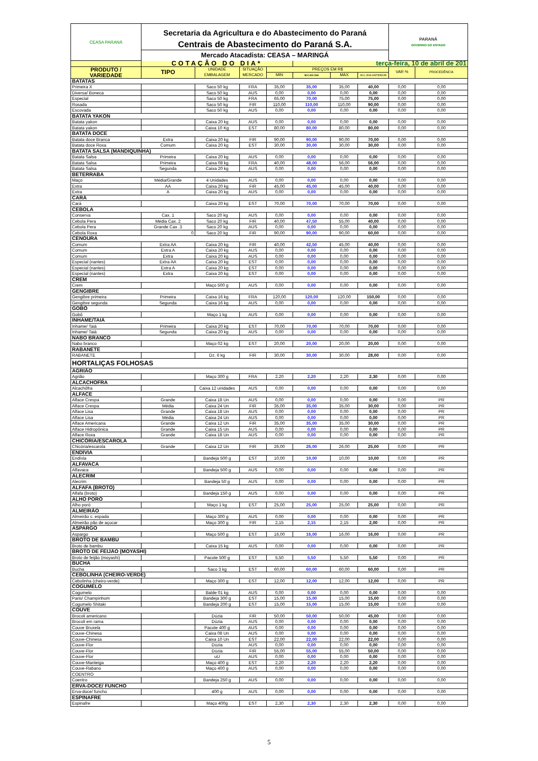| CEASA PARANÁ | Secretaria da Agricultura e do Abastecimento do Paraná | | | | | | | PARANÁ GOVERNO DO ESTADO | |
| | Centrais de Abastecimento do Paraná S.A. | | | | | | | | |
| | Mercado Atacadista: CEASA – MARINGÁ | | | | | | | | |
| | COTAÇÃO DO DIA* | | | | terça-feira, 10 de abril de 201 | | | | |
| PRODUTO / VARIEDADE | TIPO | UNIDADE EMBALAGEM | SITUAÇÃO MERCADO | PREÇOS EM R$ | | | | VAR % | PROCEDÊNCIA |
| | | | | MIN | M.C.DO DIA | MAX | M.C./DIA ANTERIOR | | |
| BATATAS | | | | | | | | | |
| Primeira X | | Saco 50 kg | FRA | 35,00 | 35,00 | 35,00 | 40,00 | 0,00 | 0,00 |
| Diversa/ Boneca | | Saco 50 kg | AUS | 0,00 | 0,00 | 0,00 | 0,00 | 0,00 | 0,00 |
| Especial | | Saco 50 kg | FRA | 65,00 | 70,00 | 75,00 | 75,00 | 0,00 | 0,00 |
| Rosada | | Saco 50 kg | FIR | 110,00 | 110,00 | 110,00 | 90,00 | 0,00 | 0,00 |
| Escovada | | Saco 50 kg | AUS | 0,00 | 0,00 | 0,00 | 0,00 | 0,00 | 0,00 |
| BATATA YAKON | | | | | | | | | |
| Batata yakon | | Caixa 20 kg | AUS | 0,00 | 0,00 | 0,00 | 0,00 | 0,00 | 0,00 |
| Batata yakon | | Caixa 10 Kg | EST | 80,00 | 80,00 | 80,00 | 80,00 | 0,00 | 0,00 |
| BATATA DOCE | | | | | | | | | |
| Batata doce Branca | Extra | Caixa 20 kg | FIR | 90,00 | 90,00 | 90,00 | 70,00 | 0,00 | 0,00 |
| Batata doce Roxa | Comum | Caixa 20 kg | EST | 30,00 | 30,00 | 30,00 | 30,00 | 0,00 | 0,00 |
| BATATA SALSA (MANDIQUINHA) | | | | | | | | | |
| Batata Salsa | Primeira | Caixa 20 kg | AUS | 0,00 | 0,00 | 0,00 | 0,00 | 0,00 | 0,00 |
| Batata Salsa | Primeira | Caixa 08 kg | FRA | 40,00 | 48,00 | 56,00 | 56,00 | 0,00 | 0,00 |
| Batata Salsa | Segunda | Caixa 20 kg | AUS | 0,00 | 0,00 | 0,00 | 0,00 | 0,00 | 0,00 |
| BETERRABA | | | | | | | | | |
| Maço | Média/Grande | 4 Unidades | AUS | 0,00 | 0,00 | 0,00 | 0,00 | 0,00 | 0,00 |
| Extra | AA | Caixa 20 kg | FIR | 45,00 | 45,00 | 45,00 | 40,00 | 0,00 | 0,00 |
| Extra | A | Caixa 20 kg | AUS | 0,00 | 0,00 | 0,00 | 0,00 | 0,00 | 0,00 |
| CARÁ | | | | | | | | | |
| Cará | | Caixa 20 kg | EST | 70,00 | 70,00 | 70,00 | 70,00 | 0,00 | 0,00 |
| CEBOLA | | | | | | | | | |
| Conserva | Cax. 1 | Saco 20 kg | AUS | 0,00 | 0,00 | 0,00 | 0,00 | 0,00 | 0,00 |
| Cebola Pera | Média Cax. 2 | Saco 20 kg | FIR | 40,00 | 47,50 | 55,00 | 40,00 | 0,00 | 0,00 |
| Cebola Pera | Grande Cax .3 | Saco 20 kg | AUS | 0,00 | 0,00 | 0,00 | 0,00 | 0,00 | 0,00 |
| Cebola Roxa | 0 | Saco 20 kg | FIR | 90,00 | 90,00 | 90,00 | 60,00 | 0,00 | 0,00 |
| CENOURA | | | | | | | | | |
| Comum | Extra AA | Caixa 20 kg | FIR | 40,00 | 42,50 | 45,00 | 40,00 | 0,00 | 0,00 |
| Comum | Extra A | Caixa 20 kg | AUS | 0,00 | 0,00 | 0,00 | 0,00 | 0,00 | 0,00 |
| Comum | Extra | Caixa 20 kg | AUS | 0,00 | 0,00 | 0,00 | 0,00 | 0,00 | 0,00 |
| Especial (nantes) | Extra AA | Caixa 20 kg | EST | 0,00 | 0,00 | 0,00 | 0,00 | 0,00 | 0,00 |
| Especial (nantes) | Extra A | Caixa 20 kg | EST | 0,00 | 0,00 | 0,00 | 0,00 | 0,00 | 0,00 |
| Especial (nantes) | Extra | Caixa 20 kg | EST | 0,00 | 0,00 | 0,00 | 0,00 | 0,00 | 0,00 |
| CREM | | | | | | | | | |
| Crem | | Maço 500 g | AUS | 0,00 | 0,00 | 0,00 | 0,00 | 0,00 | 0,00 |
| GENGIBRE | | | | | | | | | |
| Gengibre primeira | Primeira | Caixa 16 kg | FRA | 120,00 | 120,00 | 120,00 | 150,00 | 0,00 | 0,00 |
| Gengibre segunda | Segunda | Caixa 16 kg | AUS | 0,00 | 0,00 | 0,00 | 0,00 | 0,00 | 0,00 |
| GOBÔ | | | | | | | | | |
| Gobô | | Maço 1 kg | AUS | 0,00 | 0,00 | 0,00 | 0,00 | 0,00 | 0,00 |
| INHAME/TAIÁ | | | | | | | | | |
| Inhame/ Taiá | Primeira | Caixa 20 kg | EST | 70,00 | 70,00 | 70,00 | 70,00 | 0,00 | 0,00 |
| Inhame/ Taiá | Segunda | Caixa 20 kg | AUS | 0,00 | 0,00 | 0,00 | 0,00 | 0,00 | 0,00 |
| NABO BRANCO | | | | | | | | | |
| Nabo branco | | Maço 02 kg | EST | 20,00 | 20,00 | 20,00 | 20,00 | 0,00 | 0,00 |
| RABANETE | | | | | | | | | |
| RABANETE | | Dz. 6 kg | FIR | 30,00 | 30,00 | 30,00 | 28,00 | 0,00 | 0,00 |
| HORTALIÇAS FOLHOSAS | | | | | | | | | |
| AGRIÃO | | | | | | | | | |
| Agrião | | Maço 300 g | FRA | 2,20 | 2,20 | 2,20 | 2,30 | 0,00 | 0,00 |
| ALCACHOFRA | | | | | | | | | |
| Alcachôfra | | Caixa 12 unidades | AUS | 0,00 | 0,00 | 0,00 | 0,00 | 0,00 | 0,00 |
| ALFACE | | | | | | | | | |
| Alface Crespa | Grande | Caixa 18 Un | AUS | 0,00 | 0,00 | 0,00 | 0,00 | 0,00 | PR |
| Alface Crespa | Média | Caixa 24 Un | FIR | 35,00 | 35,00 | 35,00 | 30,00 | 0,00 | PR |
| Alface Lisa | Grande | Caixa 18 Un | AUS | 0,00 | 0,00 | 0,00 | 0,00 | 0,00 | PR |
| Alface Lisa | Média | Caixa 24 Un | AUS | 0,00 | 0,00 | 0,00 | 0,00 | 0,00 | PR |
| Alface Americana | Grande | Caixa 12 Un | FIR | 35,00 | 35,00 | 35,00 | 30,00 | 0,00 | PR |
| Alface Hidropônica | Grande | Caixa 15 Un | AUS | 0,00 | 0,00 | 0,00 | 0,00 | 0,00 | PR |
| Alface Roxa | Grande | Caixa 18 Un | AUS | 0,00 | 0,00 | 0,00 | 0,00 | 0,00 | PR |
| CHICÓRIA/ESCAROLA | | | | | | | | | |
| Chicória/escarola | Grande | Caixa 12 Un | FIR | 26,00 | 26,00 | 26,00 | 25,00 | 0,00 | PR |
| ENDÍVIA | | | | | | | | | |
| Endívia | | Bandeja 500 g | EST | 10,00 | 10,00 | 10,00 | 10,00 | 0,00 | PR |
| ALFAVACA | | | | | | | | | |
| Alfavaca | | Bandeja 500 g | AUS | 0,00 | 0,00 | 0,00 | 0,00 | 0,00 | PR |
| ALECRIM | | | | | | | | | |
| Alecrim | | Bandeja 50 g | AUS | 0,00 | 0,00 | 0,00 | 0,00 | 0,00 | PR |
| ALFAFA (BROTO) | | | | | | | | | |
| Alfafa (broto) | | Bandeja 150 g | AUS | 0,00 | 0,00 | 0,00 | 0,00 | 0,00 | PR |
| ALHO PORÓ | | | | | | | | | |
| Alho poró | | Maço 1 kg | EST | 25,00 | 25,00 | 25,00 | 25,00 | 0,00 | PR |
| ALMEIRÃO | | | | | | | | | |
| Almeirão c. espada | | Maço 300 g | AUS | 0,00 | 0,00 | 0,00 | 0,00 | 0,00 | PR |
| Almeirão pão de açucar | | Maço 300 g | FIR | 2,15 | 2,15 | 2,15 | 2,00 | 0,00 | PR |
| ASPARGO | | | | | | | | | |
| Aspargo | | Maço 500 g | EST | 16,00 | 16,00 | 16,00 | 16,00 | 0,00 | PR |
| BROTO DE BAMBU | | | | | | | | | |
| Broto de bambu | | Caixa 15 kg | AUS | 0,00 | 0,00 | 0,00 | 0,00 | 0,00 | PR |
| BROTO DE FEIJÃO (MOYASHI) | | | | | | | | | |
| Broto de feijão (moyashi) | | Pacote 500 g | EST | 5,50 | 5,50 | 5,50 | 5,50 | 0,00 | PR |
| BUCHA | | | | | | | | | |
| Bucha | | Saco 3 kg | EST | 60,00 | 60,00 | 60,00 | 60,00 | 0,00 | PR |
| CEBOLINHA (CHEIRO-VERDE) | | | | | | | | | |
| Cebolinha (cheiro-verde) | | Maço 300 g | EST | 12,00 | 12,00 | 12,00 | 12,00 | 0,00 | PR |
| COGUMELO | | | | | | | | | |
| Cogumelo | | Balde 01 kg | AUS | 0,00 | 0,00 | 0,00 | 0,00 | 0,00 | 0,00 |
| Paris/ Champinhom | | Bandeja 300 g | EST | 15,00 | 15,00 | 15,00 | 15,00 | 0,00 | 0,00 |
| Cogumelo Shitaki | | Bandeja 200 g | EST | 15,00 | 15,00 | 15,00 | 15,00 | 0,00 | 0,00 |
| COUVE | | | | | | | | | |
| Brocoli americano | | Dúzia | FIR | 50,00 | 50,00 | 50,00 | 45,00 | 0,00 | 0,00 |
| Brocoli em rama | | Dúzia | AUS | 0,00 | 0,00 | 0,00 | 0,00 | 0,00 | 0,00 |
| Couve Bruxela | | Pacote 400 g | AUS | 0,00 | 0,00 | 0,00 | 0,00 | 0,00 | 0,00 |
| Couve-Chinesa | | Caixa 08 Un | AUS | 0,00 | 0,00 | 0,00 | 0,00 | 0,00 | 0,00 |
| Couve-Chinesa | | Caixa 10 Un | EST | 22,00 | 22,00 | 22,00 | 22,00 | 0,00 | 0,00 |
| Couve-Flor | | Dúzia | AUS | 0,00 | 0,00 | 0,00 | 0,00 | 0,00 | 0,00 |
| Couve-Flor | | Dúzia | FIR | 55,00 | 55,00 | 55,00 | 50,00 | 0,00 | 0,00 |
| Couve-Flor | | uU | AUS | 0,00 | 0,00 | 0,00 | 0,00 | 0,00 | 0,00 |
| Couve-Manteiga | | Maço 400 g | EST | 2,20 | 2,20 | 2,20 | 2,20 | 0,00 | 0,00 |
| Couve-Rabano | | Maço 400 g | AUS | 0,00 | 0,00 | 0,00 | 0,00 | 0,00 | 0,00 |
| COENTRO | | | | | | | | | |
| Coentro | | Bandeja 250 g | AUS | 0,00 | 0,00 | 0,00 | 0,00 | 0,00 | 0,00 |
| ERVA-DOCE/ FUNCHO | | | | | | | | | |
| Erva-doce/ funcho | | 400 g | AUS | 0,00 | 0,00 | 0,00 | 0,00 | 0,00 | 0,00 |
| ESPINAFRE | | | | | | | | | |
| Espinafre | | Maço 400g | EST | 2,30 | 2,30 | 2,30 | 2,30 | 0,00 | 0,00 |
5